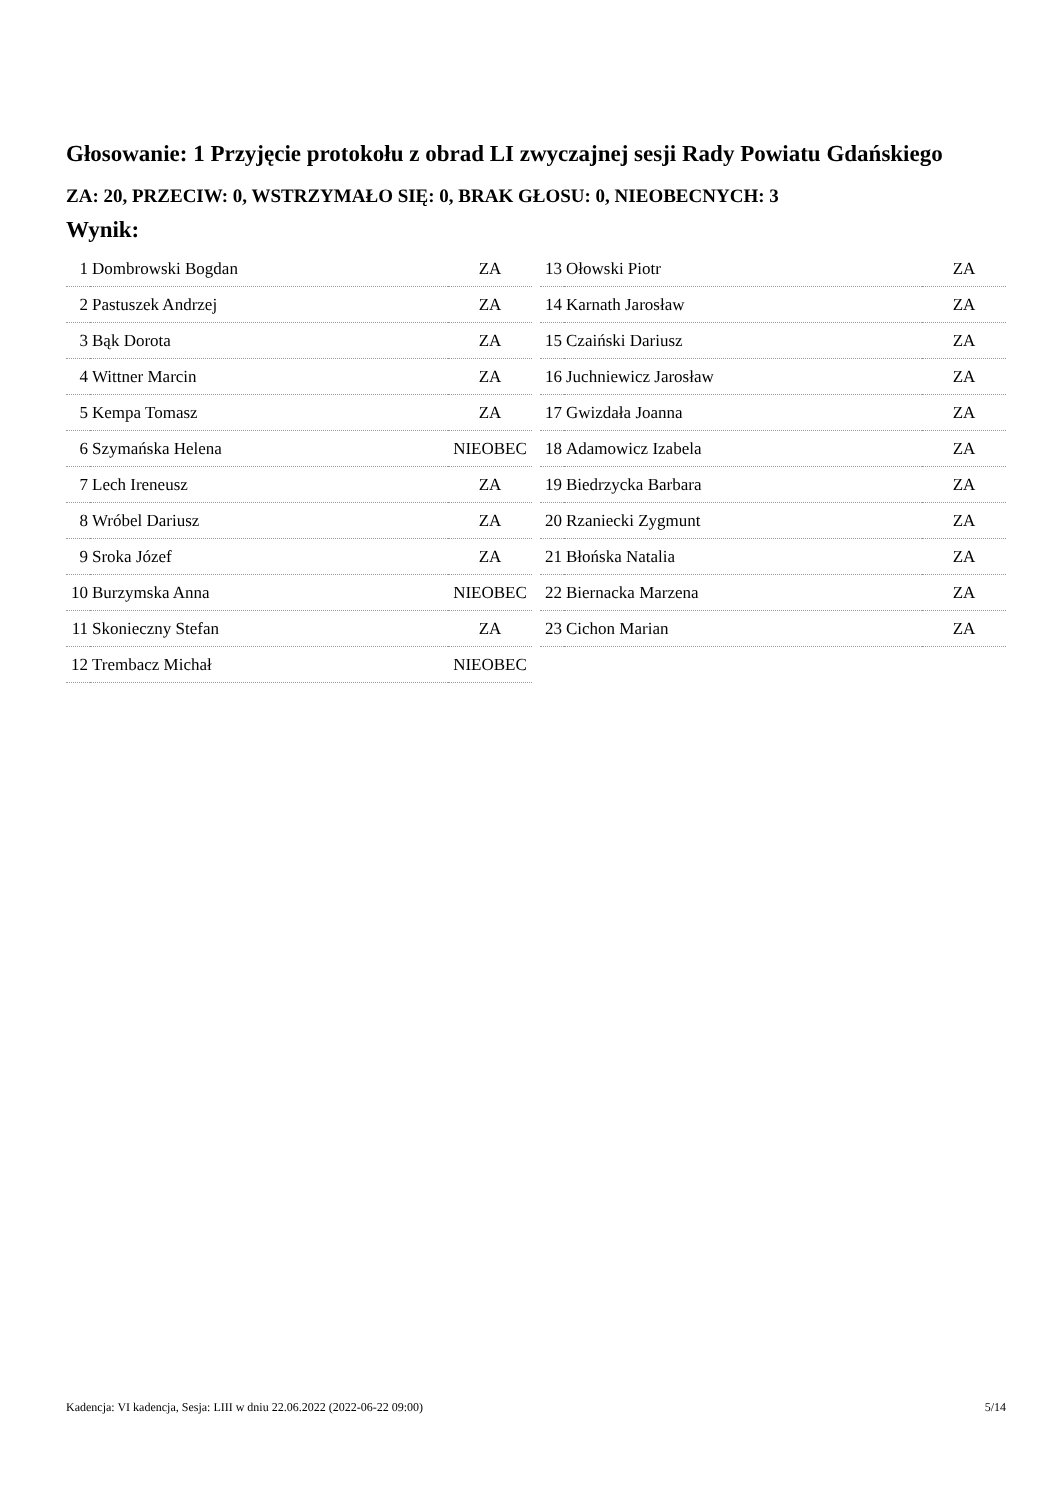Głosowanie: 1 Przyjęcie protokołu z obrad LI zwyczajnej sesji Rady Powiatu Gdańskiego
ZA: 20, PRZECIW: 0, WSTRZYMAŁO SIĘ: 0, BRAK GŁOSU: 0, NIEOBECNYCH: 3
Wynik:
| 1 | Dombrowski Bogdan | ZA |
| 2 | Pastuszek Andrzej | ZA |
| 3 | Bąk Dorota | ZA |
| 4 | Wittner Marcin | ZA |
| 5 | Kempa Tomasz | ZA |
| 6 | Szymańska Helena | NIEOBEC |
| 7 | Lech Ireneusz | ZA |
| 8 | Wróbel Dariusz | ZA |
| 9 | Sroka Józef | ZA |
| 10 | Burzymska Anna | NIEOBEC |
| 11 | Skonieczny Stefan | ZA |
| 12 | Trembacz Michał | NIEOBEC |
| 13 | Ołowski Piotr | ZA |
| 14 | Karnath Jarosław | ZA |
| 15 | Czaiński Dariusz | ZA |
| 16 | Juchniewicz Jarosław | ZA |
| 17 | Gwizdała Joanna | ZA |
| 18 | Adamowicz Izabela | ZA |
| 19 | Biedrzycka Barbara | ZA |
| 20 | Rzaniecki Zygmunt | ZA |
| 21 | Błońska Natalia | ZA |
| 22 | Biernacka Marzena | ZA |
| 23 | Cichon Marian | ZA |
Kadencja: VI kadencja, Sesja: LIII w dniu 22.06.2022 (2022-06-22 09:00) 5/14